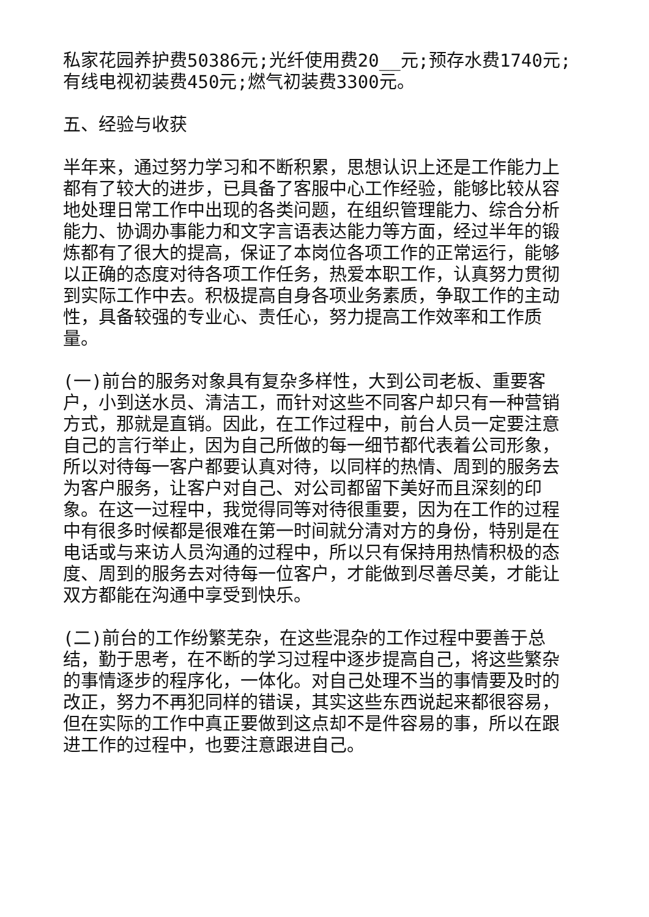私家花园养护费50386元;光纤使用费20__元;预存水费1740元;有线电视初装费450元;燃气初装费3300元。
五、经验与收获
半年来，通过努力学习和不断积累，思想认识上还是工作能力上都有了较大的进步，已具备了客服中心工作经验，能够比较从容地处理日常工作中出现的各类问题，在组织管理能力、综合分析能力、协调办事能力和文字言语表达能力等方面，经过半年的锻炼都有了很大的提高，保证了本岗位各项工作的正常运行，能够以正确的态度对待各项工作任务，热爱本职工作，认真努力贯彻到实际工作中去。积极提高自身各项业务素质，争取工作的主动性，具备较强的专业心、责任心，努力提高工作效率和工作质量。
(一)前台的服务对象具有复杂多样性，大到公司老板、重要客户，小到送水员、清洁工，而针对这些不同客户却只有一种营销方式，那就是直销。因此，在工作过程中，前台人员一定要注意自己的言行举止，因为自己所做的每一细节都代表着公司形象，所以对待每一客户都要认真对待，以同样的热情、周到的服务去为客户服务，让客户对自己、对公司都留下美好而且深刻的印象。在这一过程中，我觉得同等对待很重要，因为在工作的过程中有很多时候都是很难在第一时间就分清对方的身份，特别是在电话或与来访人员沟通的过程中，所以只有保持用热情积极的态度、周到的服务去对待每一位客户，才能做到尽善尽美，才能让双方都能在沟通中享受到快乐。
(二)前台的工作纷繁芜杂，在这些混杂的工作过程中要善于总结，勤于思考，在不断的学习过程中逐步提高自己，将这些繁杂的事情逐步的程序化，一体化。对自己处理不当的事情要及时的改正，努力不再犯同样的错误，其实这些东西说起来都很容易，但在实际的工作中真正要做到这点却不是件容易的事，所以在跟进工作的过程中，也要注意跟进自己。